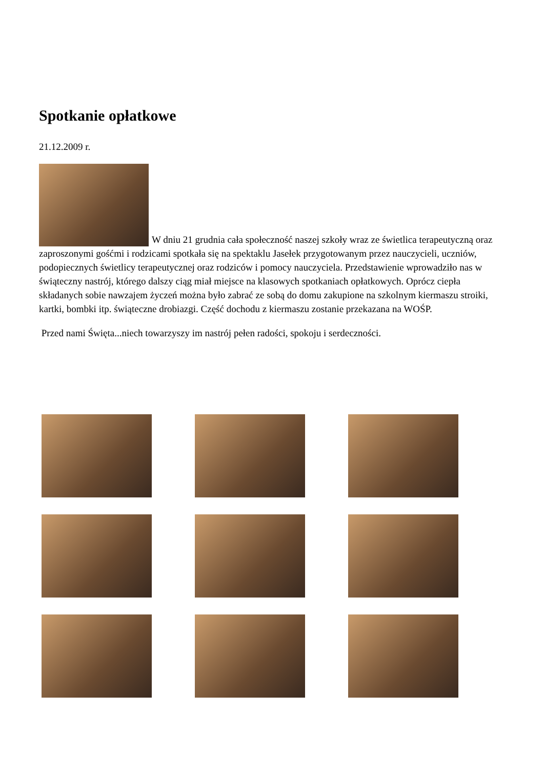Spotkanie opłatkowe
21.12.2009 r.
W dniu 21 grudnia cała społeczność naszej szkoły wraz ze świetlica terapeutyczną oraz zaproszonymi gośćmi i rodzicami spotkała się na spektaklu Jasełek przygotowanym przez nauczycieli, uczniów, podopiecznych świetlicy terapeutycznej oraz rodziców i pomocy nauczyciela. Przedstawienie wprowadziło nas w świąteczny nastrój, którego dalszy ciąg miał miejsce na klasowych spotkaniach opłatkowych. Oprócz ciepła składanych sobie nawzajem życzeń można było zabrać ze sobą do domu zakupione na szkolnym kiermaszu stroiki, kartki, bombki itp. świąteczne drobiazgi. Część dochodu z kiermaszu zostanie przekazana na WOŚP.
Przed nami Święta...niech towarzyszy im nastrój pełen radości, spokoju i serdeczności.